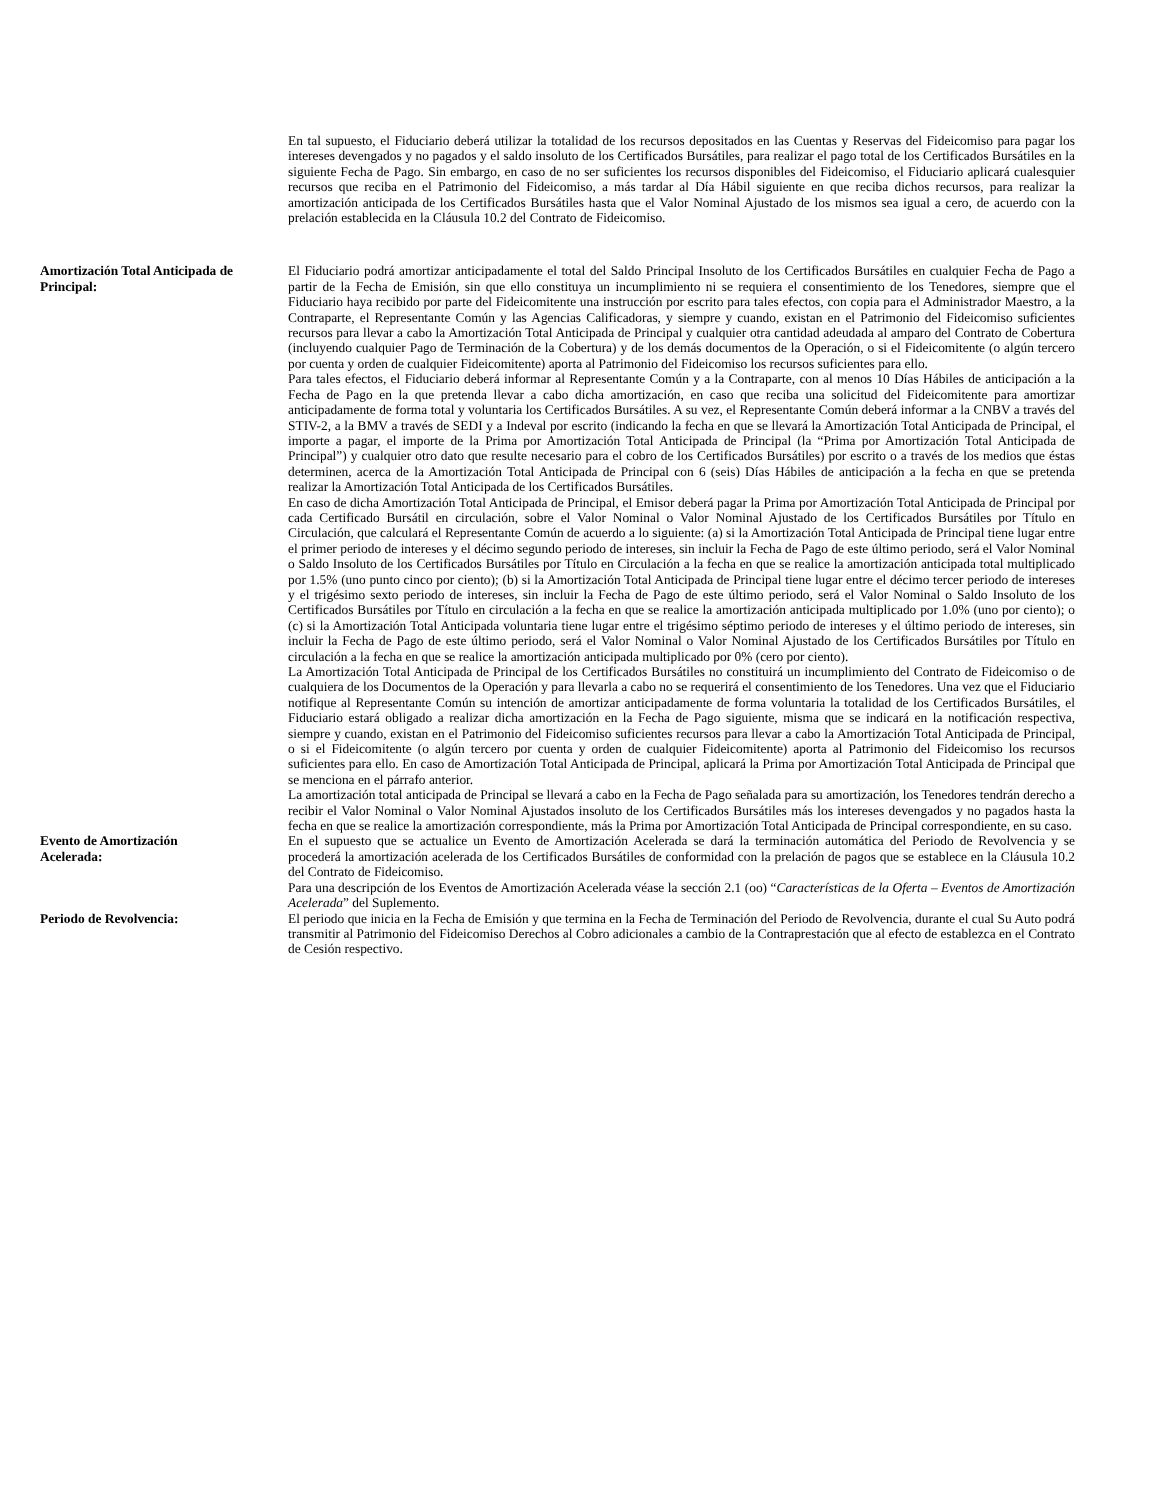En tal supuesto, el Fiduciario deberá utilizar la totalidad de los recursos depositados en las Cuentas y Reservas del Fideicomiso para pagar los intereses devengados y no pagados y el saldo insoluto de los Certificados Bursátiles, para realizar el pago total de los Certificados Bursátiles en la siguiente Fecha de Pago. Sin embargo, en caso de no ser suficientes los recursos disponibles del Fideicomiso, el Fiduciario aplicará cualesquier recursos que reciba en el Patrimonio del Fideicomiso, a más tardar al Día Hábil siguiente en que reciba dichos recursos, para realizar la amortización anticipada de los Certificados Bursátiles hasta que el Valor Nominal Ajustado de los mismos sea igual a cero, de acuerdo con la prelación establecida en la Cláusula 10.2 del Contrato de Fideicomiso.
Amortización Total Anticipada de Principal:
El Fiduciario podrá amortizar anticipadamente el total del Saldo Principal Insoluto de los Certificados Bursátiles en cualquier Fecha de Pago a partir de la Fecha de Emisión, sin que ello constituya un incumplimiento ni se requiera el consentimiento de los Tenedores, siempre que el Fiduciario haya recibido por parte del Fideicomitente una instrucción por escrito para tales efectos, con copia para el Administrador Maestro, a la Contraparte, el Representante Común y las Agencias Calificadoras, y siempre y cuando, existan en el Patrimonio del Fideicomiso suficientes recursos para llevar a cabo la Amortización Total Anticipada de Principal y cualquier otra cantidad adeudada al amparo del Contrato de Cobertura (incluyendo cualquier Pago de Terminación de la Cobertura) y de los demás documentos de la Operación, o si el Fideicomitente (o algún tercero por cuenta y orden de cualquier Fideicomitente) aporta al Patrimonio del Fideicomiso los recursos suficientes para ello.
Para tales efectos, el Fiduciario deberá informar al Representante Común y a la Contraparte, con al menos 10 Días Hábiles de anticipación a la Fecha de Pago en la que pretenda llevar a cabo dicha amortización, en caso que reciba una solicitud del Fideicomitente para amortizar anticipadamente de forma total y voluntaria los Certificados Bursátiles. A su vez, el Representante Común deberá informar a la CNBV a través del STIV-2, a la BMV a través de SEDI y a Indeval por escrito (indicando la fecha en que se llevará la Amortización Total Anticipada de Principal, el importe a pagar, el importe de la Prima por Amortización Total Anticipada de Principal (la “Prima por Amortización Total Anticipada de Principal”) y cualquier otro dato que resulte necesario para el cobro de los Certificados Bursátiles) por escrito o a través de los medios que éstas determinen, acerca de la Amortización Total Anticipada de Principal con 6 (seis) Días Hábiles de anticipación a la fecha en que se pretenda realizar la Amortización Total Anticipada de los Certificados Bursátiles.
En caso de dicha Amortización Total Anticipada de Principal, el Emisor deberá pagar la Prima por Amortización Total Anticipada de Principal por cada Certificado Bursátil en circulación, sobre el Valor Nominal o Valor Nominal Ajustado de los Certificados Bursátiles por Título en Circulación, que calculará el Representante Común de acuerdo a lo siguiente: (a) si la Amortización Total Anticipada de Principal tiene lugar entre el primer periodo de intereses y el décimo segundo periodo de intereses, sin incluir la Fecha de Pago de este último periodo, será el Valor Nominal o Saldo Insoluto de los Certificados Bursátiles por Título en Circulación a la fecha en que se realice la amortización anticipada total multiplicado por 1.5% (uno punto cinco por ciento); (b) si la Amortización Total Anticipada de Principal tiene lugar entre el décimo tercer periodo de intereses y el trigésimo sexto periodo de intereses, sin incluir la Fecha de Pago de este último periodo, será el Valor Nominal o Saldo Insoluto de los Certificados Bursátiles por Título en circulación a la fecha en que se realice la amortización anticipada multiplicado por 1.0% (uno por ciento); o (c) si la Amortización Total Anticipada voluntaria tiene lugar entre el trigésimo séptimo periodo de intereses y el último periodo de intereses, sin incluir la Fecha de Pago de este último periodo, será el Valor Nominal o Valor Nominal Ajustado de los Certificados Bursátiles por Título en circulación a la fecha en que se realice la amortización anticipada multiplicado por 0% (cero por ciento).
La Amortización Total Anticipada de Principal de los Certificados Bursátiles no constituirá un incumplimiento del Contrato de Fideicomiso o de cualquiera de los Documentos de la Operación y para llevarla a cabo no se requerirá el consentimiento de los Tenedores. Una vez que el Fiduciario notifique al Representante Común su intención de amortizar anticipadamente de forma voluntaria la totalidad de los Certificados Bursátiles, el Fiduciario estará obligado a realizar dicha amortización en la Fecha de Pago siguiente, misma que se indicará en la notificación respectiva, siempre y cuando, existan en el Patrimonio del Fideicomiso suficientes recursos para llevar a cabo la Amortización Total Anticipada de Principal, o si el Fideicomitente (o algún tercero por cuenta y orden de cualquier Fideicomitente) aporta al Patrimonio del Fideicomiso los recursos suficientes para ello. En caso de Amortización Total Anticipada de Principal, aplicará la Prima por Amortización Total Anticipada de Principal que se menciona en el párrafo anterior.
La amortización total anticipada de Principal se llevará a cabo en la Fecha de Pago señalada para su amortización, los Tenedores tendrán derecho a recibir el Valor Nominal o Valor Nominal Ajustados insoluto de los Certificados Bursátiles más los intereses devengados y no pagados hasta la fecha en que se realice la amortización correspondiente, más la Prima por Amortización Total Anticipada de Principal correspondiente, en su caso.
Evento de Amortización
Acelerada:
En el supuesto que se actualice un Evento de Amortización Acelerada se dará la terminación automática del Periodo de Revolvencia y se procederá la amortización acelerada de los Certificados Bursátiles de conformidad con la prelación de pagos que se establece en la Cláusula 10.2 del Contrato de Fideicomiso.
Para una descripción de los Eventos de Amortización Acelerada véase la sección 2.1 (oo) “Características de la Oferta – Eventos de Amortización Acelerada” del Suplemento.
Periodo de Revolvencia: El periodo que inicia en la Fecha de Emisión y que termina en la Fecha de Terminación del Periodo de Revolvencia, durante el cual Su Auto podrá transmitir al Patrimonio del Fideicomiso Derechos al Cobro adicionales a cambio de la Contraprestación que al efecto de establezca en el Contrato de Cesión respectivo.